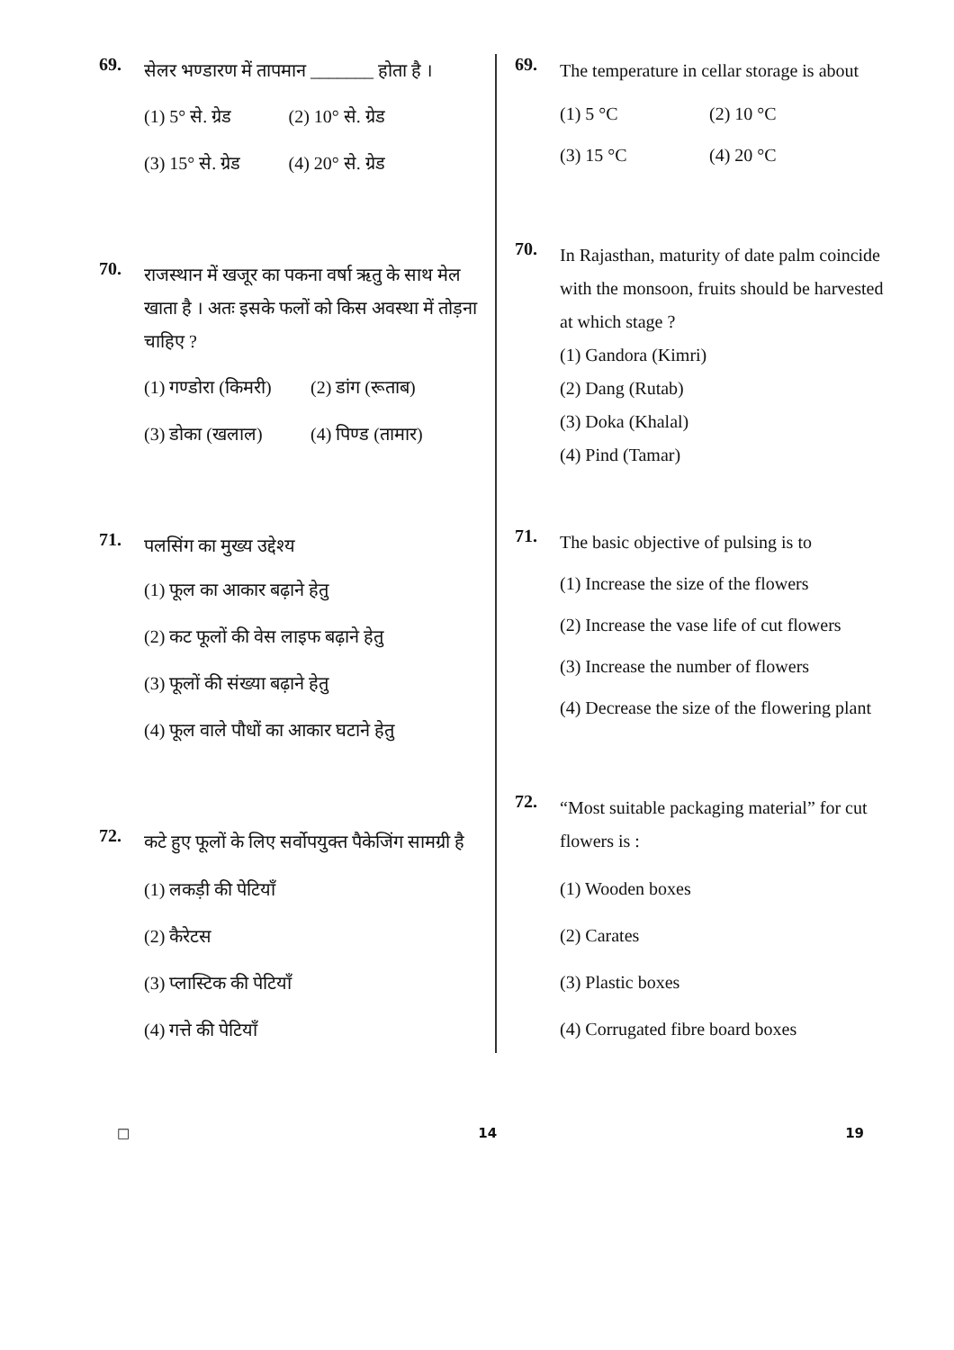69.
सेलर भण्डारण में तापमान _______ होता है ।
(1) 5° से. ग्रेड
(2) 10° से. ग्रेड
(3) 15° से. ग्रेड
(4) 20° से. ग्रेड
70.
राजस्थान में खजूर का पकना वर्षा ऋतु के साथ मेल खाता है । अतः इसके फलों को किस अवस्था में तोड़ना चाहिए ?
(1) गण्डोरा (किमरी)
(2) डांग (रूताब)
(3) डोका (खलाल)
(4) पिण्ड (तामार)
71.
पलसिंग का मुख्य उद्देश्य
(1) फूल का आकार बढ़ाने हेतु
(2) कट फूलों की वेस लाइफ बढ़ाने हेतु
(3) फूलों की संख्या बढ़ाने हेतु
(4) फूल वाले पौधों का आकार घटाने हेतु
72.
कटे हुए फूलों के लिए सर्वोपयुक्त पैकेजिंग सामग्री है
(1) लकड़ी की पेटियाँ
(2) कैरेटस
(3) प्लास्टिक की पेटियाँ
(4) गत्ते की पेटियाँ
69.
The temperature in cellar storage is about
(1) 5 °C
(2) 10 °C
(3) 15 °C
(4) 20 °C
70.
In Rajasthan, maturity of date palm coincide with the monsoon, fruits should be harvested at which stage ?
(1) Gandora (Kimri)
(2) Dang (Rutab)
(3) Doka (Khalal)
(4) Pind (Tamar)
71.
The basic objective of pulsing is to
(1) Increase the size of the flowers
(2) Increase the vase life of cut flowers
(3) Increase the number of flowers
(4) Decrease the size of the flowering plant
72.
“Most suitable packaging material” for cut flowers is :
(1) Wooden boxes
(2) Carates
(3) Plastic boxes
(4) Corrugated fibre board boxes
□ 14 19